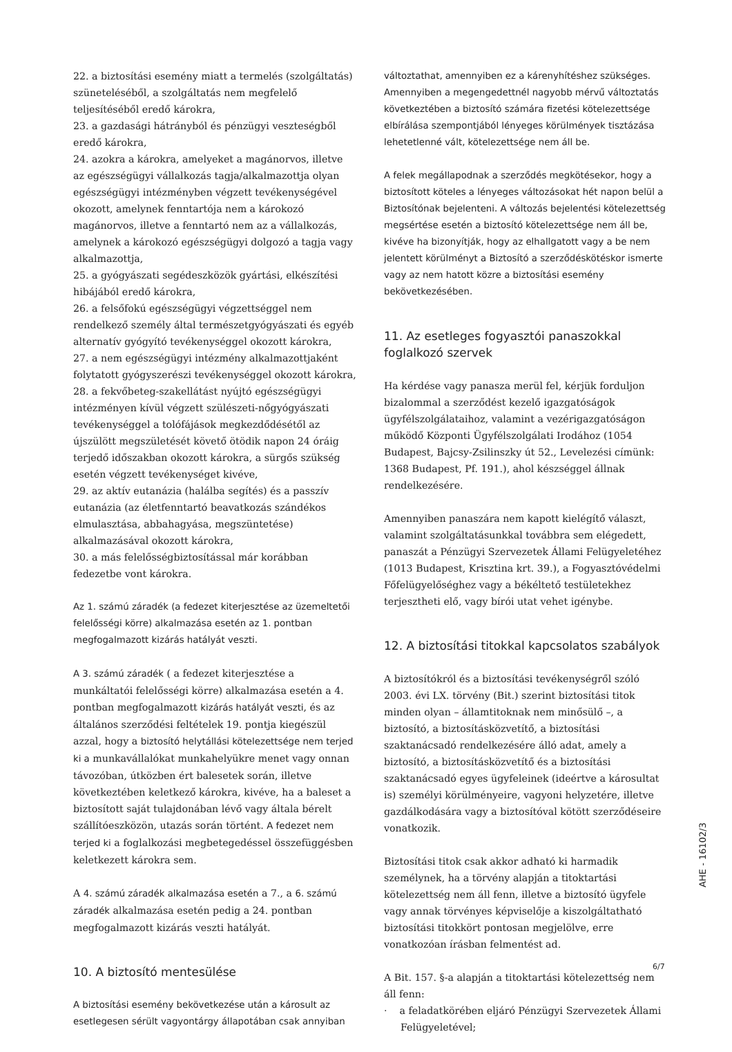22. a biztosítási esemény miatt a termelés (szolgáltatás) szüneteléséből, a szolgáltatás nem megfelelő teljesítéséből eredő károkra,
23. a gazdasági hátrányból és pénzügyi veszteségből eredő károkra,
24. azokra a károkra, amelyeket a magánorvos, illetve az egészségügyi vállalkozás tagja/alkalmazottja olyan egészségügyi intézményben végzett tevékenységével okozott, amelynek fenntartója nem a károkozó magánorvos, illetve a fenntartó nem az a vállalkozás, amelynek a károkozó egészségügyi dolgozó a tagja vagy alkalmazottja,
25. a gyógyászati segédeszközök gyártási, elkészítési hibájából eredő károkra,
26. a felsőfokú egészségügyi végzettséggel nem rendelkező személy által természetgyógyászati és egyéb alternatív gyógyító tevékenységgel okozott károkra,
27. a nem egészségügyi intézmény alkalmazottjaként folytatott gyógyszerészi tevékenységgel okozott károkra,
28. a fekvőbeteg-szakellátást nyújtó egészségügyi intézményen kívül végzett szülészeti-nőgyógyászati tevékenységgel a tolófájások megkezdődésétől az újszülött megszületését követő ötödik napon 24 óráig terjedő időszakban okozott károkra, a sürgős szükség esetén végzett tevékenységet kivéve,
29. az aktív eutanázia (halálba segítés) és a passzív eutanázia (az életfenntartó beavatkozás szándékos elmulasztása, abbahagyása, megszüntetése) alkalmazásával okozott károkra,
30. a más felelősségbiztosítással már korábban fedezetbe vont károkra.
Az 1. számú záradék (a fedezet kiterjesztése az üzemeltetői felelősségi körre) alkalmazása esetén az 1. pontban megfogalmazott kizárás hatályát veszti.
A 3. számú záradék ( a fedezet kiterjesztése a munkáltatói felelősségi körre) alkalmazása esetén a 4. pontban megfogalmazott kizárás hatályát veszti, és az általános szerződési feltételek 19. pontja kiegészül azzal, hogy a biztosító helytállási kötelezettsége nem terjed ki a munkavállalókat munkahelyükre menet vagy onnan távozóban, útközben ért balesetek során, illetve következtében keletkező károkra, kivéve, ha a baleset a biztosított saját tulajdonában lévő vagy általa bérelt szállítóeszközön, utazás során történt. A fedezet nem terjed ki a foglalkozási megbetegedéssel összefüggésben keletkezett károkra sem.
A 4. számú záradék alkalmazása esetén a 7., a 6. számú záradék alkalmazása esetén pedig a 24. pontban megfogalmazott kizárás veszti hatályát.
10. A biztosító mentesülése
A biztosítási esemény bekövetkezése után a károsult az esetlegesen sérült vagyontárgy állapotában csak annyiban
változtathat, amennyiben ez a kárenyhítéshez szükséges. Amennyiben a megengedettnél nagyobb mérvű változtatás következtében a biztosító számára fizetési kötelezettsége elbírálása szempontjából lényeges körülmények tisztázása lehetetlenné vált, kötelezettsége nem áll be.
A felek megállapodnak a szerződés megkötésekor, hogy a biztosított köteles a lényeges változásokat hét napon belül a Biztosítónak bejelenteni. A változás bejelentési kötelezettség megsértése esetén a biztosító kötelezettsége nem áll be, kivéve ha bizonyítják, hogy az elhallgatott vagy a be nem jelentett körülményt a Biztosító a szerződéskötéskor ismerte vagy az nem hatott közre a biztosítási esemény bekövetkezésében.
11. Az esetleges fogyasztói panaszokkal foglalkozó szervek
Ha kérdése vagy panasza merül fel, kérjük forduljon bizalommal a szerződést kezelő igazgatóságok ügyfélszolgálataihoz, valamint a vezérigazgatóságon működő Központi Ügyfélszolgálati Irodához (1054 Budapest, Bajcsy-Zsilinszky út 52., Levelezési címünk: 1368 Budapest, Pf. 191.), ahol készséggel állnak rendelkezésére.
Amennyiben panaszára nem kapott kielégítő választ, valamint szolgáltatásunkkal továbbra sem elégedett, panaszát a Pénzügyi Szervezetek Állami Felügyeletéhez (1013 Budapest, Krisztina krt. 39.), a Fogyasztóvédelmi Főfelügyelőséghez vagy a békéltető testületekhez terjesztheti elő, vagy bírói utat vehet igénybe.
12. A biztosítási titokkal kapcsolatos szabályok
A biztosítókról és a biztosítási tevékenységről szóló 2003. évi LX. törvény (Bit.) szerint biztosítási titok minden olyan – államtitoknak nem minősülő –, a biztosító, a biztosításközvetítő, a biztosítási szaktanácsadó rendelkezésére álló adat, amely a biztosító, a biztosításközvetítő és a biztosítási szaktanácsadó egyes ügyfeleinek (ideértve a károsultat is) személyi körülményeire, vagyoni helyzetére, illetve gazdálkodására vagy a biztosítóval kötött szerződéseire vonatkozik.
Biztosítási titok csak akkor adható ki harmadik személynek, ha a törvény alapján a titoktartási kötelezettség nem áll fenn, illetve a biztosító ügyfele vagy annak törvényes képviselője a kiszolgáltatható biztosítási titokkört pontosan megjelölve, erre vonatkozóan írásban felmentést ad.
A Bit. 157. §-a alapján a titoktartási kötelezettség nem áll fenn:
· a feladatkörében eljáró Pénzügyi Szervezetek Állami Felügyeletével;
AHE - 16102/3
6/7